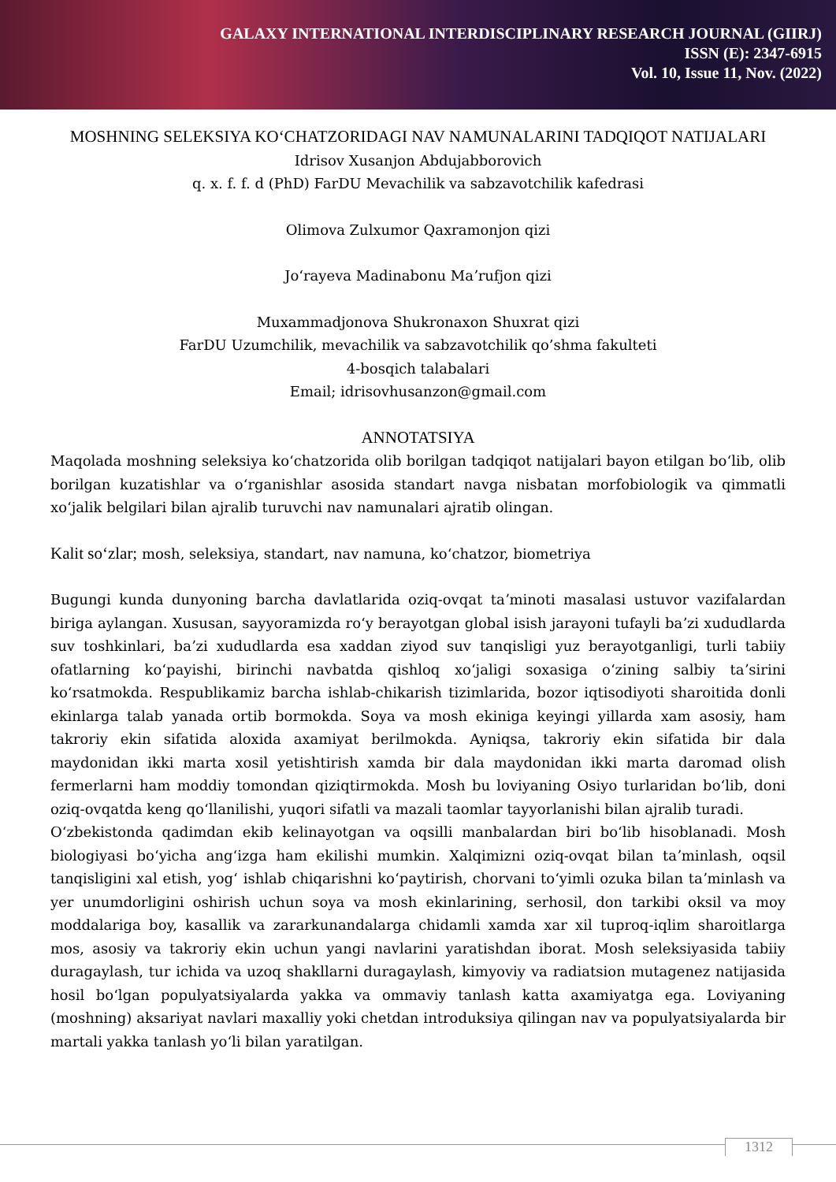GALAXY INTERNATIONAL INTERDISCIPLINARY RESEARCH JOURNAL (GIIRJ)
ISSN (E): 2347-6915
Vol. 10, Issue 11, Nov. (2022)
MOSHNING SELEKSIYA KOʻCHATZORIDAGI NAV NAMUNALARINI TADQIQOT NATIJALARI
Idrisov Xusanjon Abdujabborovich
q. x. f. f. d (PhD) FarDU Mevachilik va sabzavotchilik kafedrasi
Olimova Zulxumor Qaxramonjon qizi
Joʻrayeva Madinabonu Maʼrufjon qizi
Muxammadjonova Shukronaxon Shuxrat qizi
FarDU Uzumchilik, mevachilik va sabzavotchilik qo’shma fakulteti
4-bosqich talabalari
Email; idrisovhusanzon@gmail.com
ANNOTATSIYA
Maqolada moshning seleksiya koʻchatzorida olib borilgan tadqiqot natijalari bayon etilgan boʻlib, olib borilgan kuzatishlar va oʻrganishlar asosida standart navga nisbatan morfobiologik va qimmatli xoʻjalik belgilari bilan ajralib turuvchi nav namunalari ajratib olingan.
Kalit soʻzlar; mosh, seleksiya, standart, nav namuna, koʻchatzor, biometriya
Bugungi kunda dunyoning barcha davlatlarida oziq-ovqat taʼminoti masalasi ustuvor vazifalardan biriga aylangan. Xususan, sayyoramizda roʻy berayotgan global isish jarayoni tufayli baʼzi xududlarda suv toshkinlari, baʼzi xududlarda esa xaddan ziyod suv tanqisligi yuz berayotganligi, turli tabiiy ofatlarning koʻpayishi, birinchi navbatda qishloq xoʻjaligi soxasiga oʻzining salbiy taʼsirini koʻrsatmokda. Respublikamiz barcha ishlab-chikarish tizimlarida, bozor iqtisodiyoti sharoitida donli ekinlarga talab yanada ortib bormokda. Soya va mosh ekiniga keyingi yillarda xam asosiy, ham takroriy ekin sifatida aloxida axamiyat berilmokda. Ayniqsa, takroriy ekin sifatida bir dala maydonidan ikki marta xosil yetishtirish xamda bir dala maydonidan ikki marta daromad olish fermerlarni ham moddiy tomondan qiziqtirmokda. Mosh bu loviyaning Osiyo turlaridan boʻlib, doni oziq-ovqatda keng qoʻllanilishi, yuqori sifatli va mazali taomlar tayyorlanishi bilan ajralib turadi.
Oʻzbekistonda qadimdan ekib kelinayotgan va oqsilli manbalardan biri boʻlib hisoblanadi. Mosh biologiyasi boʻyicha angʻizga ham ekilishi mumkin. Xalqimizni oziq-ovqat bilan taʼminlash, oqsil tanqisligini xal etish, yogʻ ishlab chiqarishni koʻpaytirish, chorvani toʻyimli ozuka bilan taʼminlash va yer unumdorligini oshirish uchun soya va mosh ekinlarining, serhosil, don tarkibi oksil va moy moddalariga boy, kasallik va zararkunandalarga chidamli xamda xar xil tuproq-iqlim sharoitlarga mos, asosiy va takroriy ekin uchun yangi navlarini yaratishdan iborat. Mosh seleksiyasida tabiiy duragaylash, tur ichida va uzoq shakllarni duragaylash, kimyoviy va radiatsion mutagenez natijasida hosil boʻlgan populyatsiyalarda yakka va ommaviy tanlash katta axamiyatga ega. Loviyaning (moshning) aksariyat navlari maxalliy yoki chetdan introduksiya qilingan nav va populyatsiyalarda bir martali yakka tanlash yoʻli bilan yaratilgan.
1312